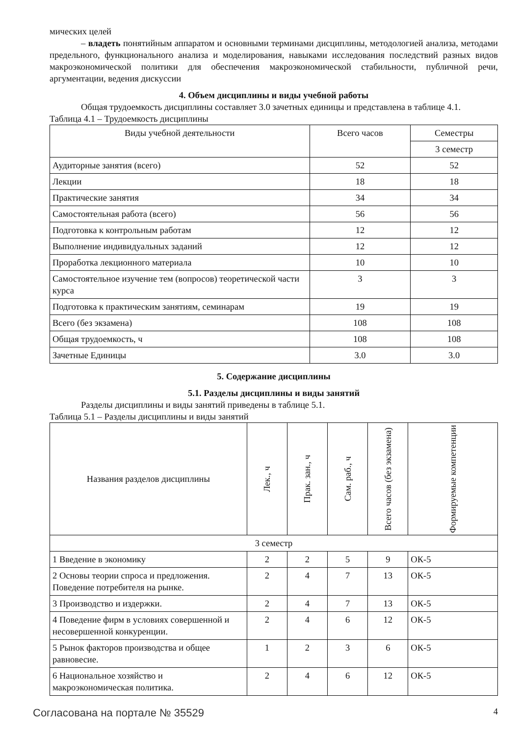мических целей
– владеть понятийным аппаратом и основными терминами дисциплины, методологией анализа, методами предельного, функционального анализа и моделирования, навыками исследования последствий разных видов макроэкономической политики для обеспечения макроэкономической стабильности, публичной речи, аргументации, ведения дискуссии
4. Объем дисциплины и виды учебной работы
Общая трудоемкость дисциплины составляет 3.0 зачетных единицы и представлена в таблице 4.1.
Таблица 4.1 – Трудоемкость дисциплины
| Виды учебной деятельности | Всего часов | Семестры |
| --- | --- | --- |
| | | 3 семестр |
| Аудиторные занятия (всего) | 52 | 52 |
| Лекции | 18 | 18 |
| Практические занятия | 34 | 34 |
| Самостоятельная работа (всего) | 56 | 56 |
| Подготовка к контрольным работам | 12 | 12 |
| Выполнение индивидуальных заданий | 12 | 12 |
| Проработка лекционного материала | 10 | 10 |
| Самостоятельное изучение тем (вопросов) теоретической части курса | 3 | 3 |
| Подготовка к практическим занятиям, семинарам | 19 | 19 |
| Всего (без экзамена) | 108 | 108 |
| Общая трудоемкость, ч | 108 | 108 |
| Зачетные Единицы | 3.0 | 3.0 |
5. Содержание дисциплины
5.1. Разделы дисциплины и виды занятий
Разделы дисциплины и виды занятий приведены в таблице 5.1.
Таблица 5.1 – Разделы дисциплины и виды занятий
| Названия разделов дисциплины | Лек., ч | Прак. зан., ч | Сам. раб., ч | Всего часов (без экзамена) | Формируемые компетенции |
| --- | --- | --- | --- | --- | --- |
| 3 семестр | | | | | |
| 1 Введение в экономику | 2 | 2 | 5 | 9 | ОК-5 |
| 2 Основы теории спроса и предложения. Поведение потребителя на рынке. | 2 | 4 | 7 | 13 | ОК-5 |
| 3 Производство и издержки. | 2 | 4 | 7 | 13 | ОК-5 |
| 4 Поведение фирм в условиях совершенной и несовершенной конкуренции. | 2 | 4 | 6 | 12 | ОК-5 |
| 5 Рынок факторов производства и общее равновесие. | 1 | 2 | 3 | 6 | ОК-5 |
| 6 Национальное хозяйство и макроэкономическая политика. | 2 | 4 | 6 | 12 | ОК-5 |
Согласована на портале № 35529 4